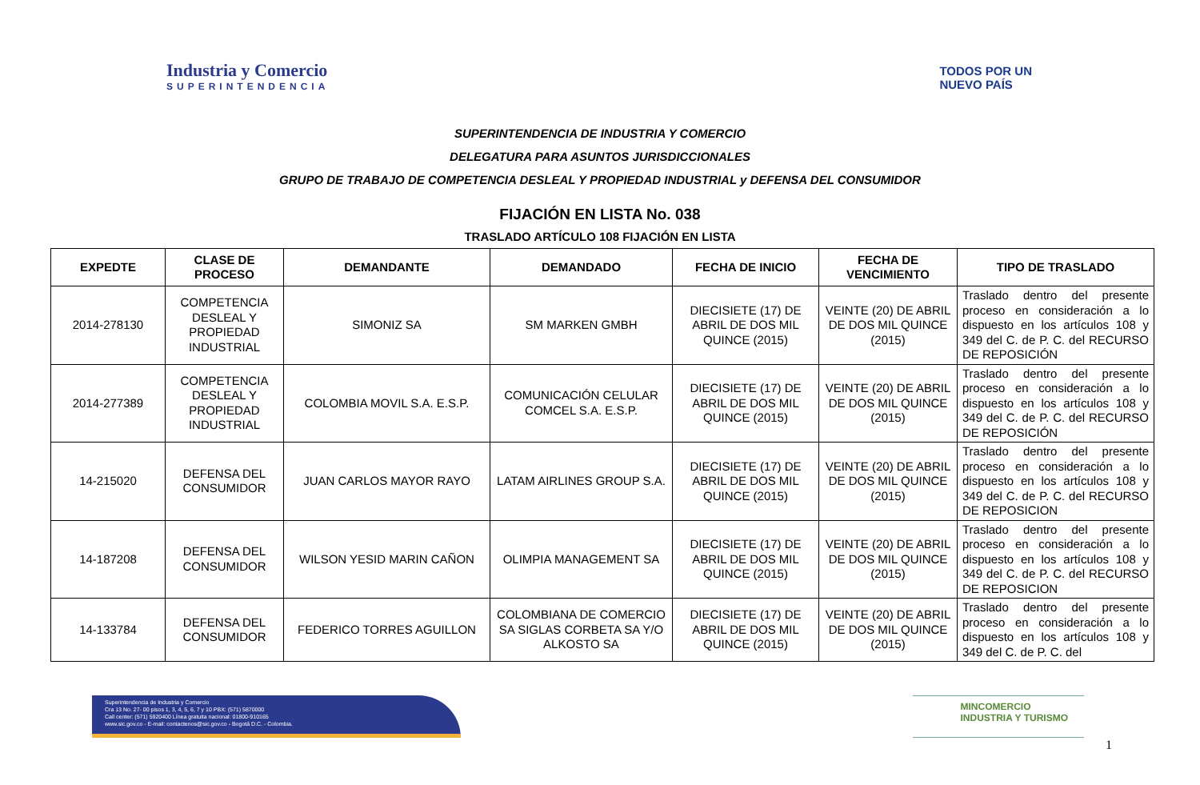Industria y Comercio
SUPERINTENDENCIA
TODOS POR UN
NUEVO PAÍS
SUPERINTENDENCIA DE INDUSTRIA Y COMERCIO
DELEGATURA PARA ASUNTOS JURISDICCIONALES
GRUPO DE TRABAJO DE COMPETENCIA DESLEAL Y PROPIEDAD INDUSTRIAL y DEFENSA DEL CONSUMIDOR
FIJACIÓN EN LISTA No. 038
TRASLADO ARTÍCULO 108 FIJACIÓN EN LISTA
| EXPEDTE | CLASE DE PROCESO | DEMANDANTE | DEMANDADO | FECHA DE INICIO | FECHA DE VENCIMIENTO | TIPO DE TRASLADO |
| --- | --- | --- | --- | --- | --- | --- |
| 2014-278130 | COMPETENCIA DESLEAL Y PROPIEDAD INDUSTRIAL | SIMONIZ SA | SM MARKEN GMBH | DIECISIETE (17) DE ABRIL DE DOS MIL QUINCE (2015) | VEINTE (20) DE ABRIL DE DOS MIL QUINCE (2015) | Traslado dentro del presente proceso en consideración a lo dispuesto en los artículos 108 y 349 del C. de P. C. del RECURSO DE REPOSICIÓN |
| 2014-277389 | COMPETENCIA DESLEAL Y PROPIEDAD INDUSTRIAL | COLOMBIA MOVIL S.A. E.S.P. | COMUNICACIÓN CELULAR COMCEL S.A. E.S.P. | DIECISIETE (17) DE ABRIL DE DOS MIL QUINCE (2015) | VEINTE (20) DE ABRIL DE DOS MIL QUINCE (2015) | Traslado dentro del presente proceso en consideración a lo dispuesto en los artículos 108 y 349 del C. de P. C. del RECURSO DE REPOSICIÓN |
| 14-215020 | DEFENSA DEL CONSUMIDOR | JUAN CARLOS MAYOR RAYO | LATAM AIRLINES GROUP S.A. | DIECISIETE (17) DE ABRIL DE DOS MIL QUINCE (2015) | VEINTE (20) DE ABRIL DE DOS MIL QUINCE (2015) | Traslado dentro del presente proceso en consideración a lo dispuesto en los artículos 108 y 349 del C. de P. C. del RECURSO DE REPOSICION |
| 14-187208 | DEFENSA DEL CONSUMIDOR | WILSON YESID MARIN CAÑON | OLIMPIA MANAGEMENT SA | DIECISIETE (17) DE ABRIL DE DOS MIL QUINCE (2015) | VEINTE (20) DE ABRIL DE DOS MIL QUINCE (2015) | Traslado dentro del presente proceso en consideración a lo dispuesto en los artículos 108 y 349 del C. de P. C. del RECURSO DE REPOSICION |
| 14-133784 | DEFENSA DEL CONSUMIDOR | FEDERICO TORRES AGUILLON | COLOMBIANA DE COMERCIO SA SIGLAS CORBETA SA Y/O ALKOSTO SA | DIECISIETE (17) DE ABRIL DE DOS MIL QUINCE (2015) | VEINTE (20) DE ABRIL DE DOS MIL QUINCE (2015) | Traslado dentro del presente proceso en consideración a lo dispuesto en los artículos 108 y 349 del C. de P. C. del |
Superintendencia de Industria y Comercio
Cra 13 No. 27- 00 pisos 1, 3, 4, 5, 6, 7 y 10 PBX: (571) 5870000
Call center: (571) 5920400 Línea gratuita nacional: 01800-910165
www.sic.gov.co - E-mail: contactenos@sic.gov.co - Bogotá D.C. - Colombia.
MINCOMERCIO
INDUSTRIA Y TURISMO
1